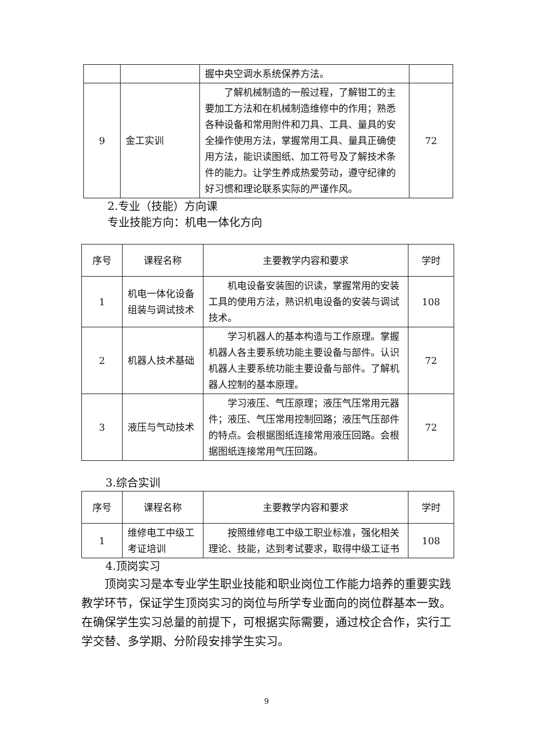| | | 握中央空调水系统保养方法。 | |
| 9 | 金工实训 | 了解机械制造的一般过程，了解钳工的主要加工方法和在机械制造维修中的作用；熟悉各种设备和常用附件和刀具、工具、量具的安全操作使用方法，掌握常用工具、量具正确使用方法，能识读图纸、加工符号及了解技术条件的能力。让学生养成热爱劳动，遵守纪律的好习惯和理论联系实际的严谨作风。 | 72 |
2.专业（技能）方向课
专业技能方向：机电一体化方向
| 序号 | 课程名称 | 主要教学内容和要求 | 学时 |
| --- | --- | --- | --- |
| 1 | 机电一体化设备组装与调试技术 | 机电设备安装图的识读，掌握常用的安装工具的使用方法，熟识机电设备的安装与调试技术。 | 108 |
| 2 | 机器人技术基础 | 学习机器人的基本构造与工作原理。掌握机器人各主要系统功能主要设备与部件。认识机器人主要系统功能主要设备与部件。了解机器人控制的基本原理。 | 72 |
| 3 | 液压与气动技术 | 学习液压、气压原理；液压气压常用元器件；液压、气压常用控制回路；液压气压部件的特点。会根据图纸连接常用液压回路。会根据图纸连接常用气压回路。 | 72 |
3.综合实训
| 序号 | 课程名称 | 主要教学内容和要求 | 学时 |
| --- | --- | --- | --- |
| 1 | 维修电工中级工考证培训 | 按照维修电工中级工职业标准，强化相关理论、技能，达到考试要求，取得中级工证书 | 108 |
4.顶岗实习
顶岗实习是本专业学生职业技能和职业岗位工作能力培养的重要实践教学环节，保证学生顶岗实习的岗位与所学专业面向的岗位群基本一致。在确保学生实习总量的前提下，可根据实际需要，通过校企合作，实行工学交替、多学期、分阶段安排学生实习。
9